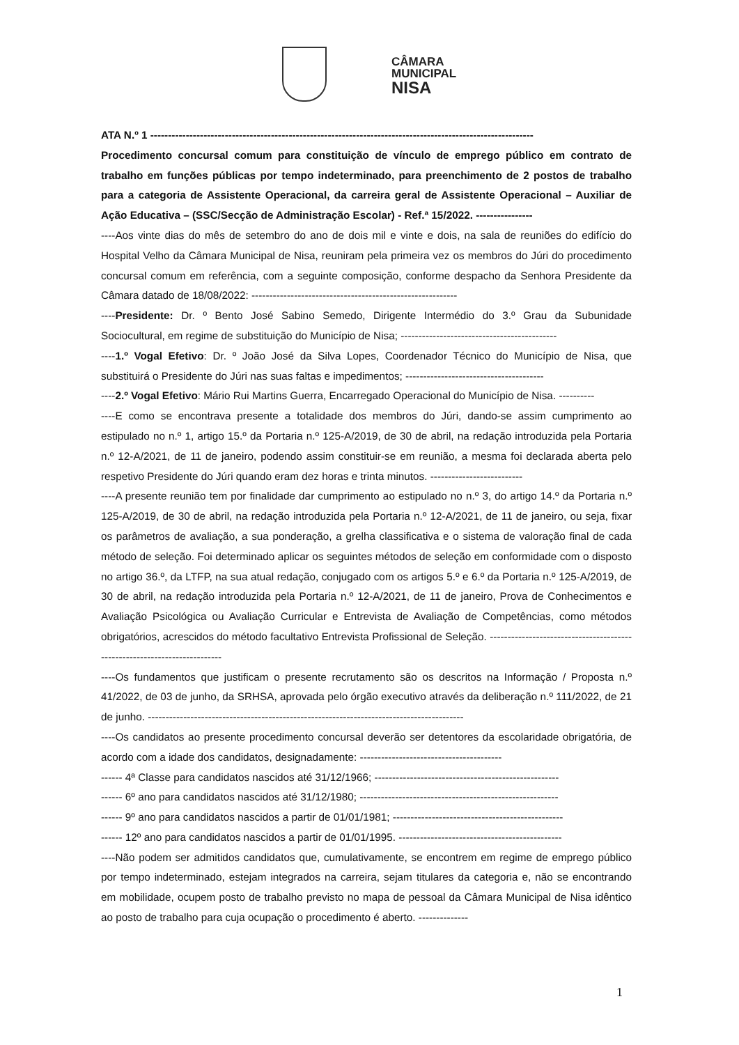CÂMARA
MUNICIPAL
NISA
ATA N.º 1 ------------------------------------------------------------------------------------------------------------
Procedimento concursal comum para constituição de vínculo de emprego público em contrato de trabalho em funções públicas por tempo indeterminado, para preenchimento de 2 postos de trabalho para a categoria de Assistente Operacional, da carreira geral de Assistente Operacional – Auxiliar de Ação Educativa – (SSC/Secção de Administração Escolar) - Ref.ª 15/2022. ----------------
----Aos vinte dias do mês de setembro do ano de dois mil e vinte e dois, na sala de reuniões do edifício do Hospital Velho da Câmara Municipal de Nisa, reuniram pela primeira vez os membros do Júri do procedimento concursal comum em referência, com a seguinte composição, conforme despacho da Senhora Presidente da Câmara datado de 18/08/2022: ----------------------------------------------------------
----Presidente: Dr. º Bento José Sabino Semedo, Dirigente Intermédio do 3.º Grau da Subunidade Sociocultural, em regime de substituição do Município de Nisa; --------------------------------------------
----1.º Vogal Efetivo: Dr. º João José da Silva Lopes, Coordenador Técnico do Município de Nisa, que substituirá o Presidente do Júri nas suas faltas e impedimentos; ---------------------------------------
----2.º Vogal Efetivo: Mário Rui Martins Guerra, Encarregado Operacional do Município de Nisa. ----------
----E como se encontrava presente a totalidade dos membros do Júri, dando-se assim cumprimento ao estipulado no n.º 1, artigo 15.º da Portaria n.º 125-A/2019, de 30 de abril, na redação introduzida pela Portaria n.º 12-A/2021, de 11 de janeiro, podendo assim constituir-se em reunião, a mesma foi declarada aberta pelo respetivo Presidente do Júri quando eram dez horas e trinta minutos. --------------------------
----A presente reunião tem por finalidade dar cumprimento ao estipulado no n.º 3, do artigo 14.º da Portaria n.º 125-A/2019, de 30 de abril, na redação introduzida pela Portaria n.º 12-A/2021, de 11 de janeiro, ou seja, fixar os parâmetros de avaliação, a sua ponderação, a grelha classificativa e o sistema de valoração final de cada método de seleção. Foi determinado aplicar os seguintes métodos de seleção em conformidade com o disposto no artigo 36.º, da LTFP, na sua atual redação, conjugado com os artigos 5.º e 6.º da Portaria n.º 125-A/2019, de 30 de abril, na redação introduzida pela Portaria n.º 12-A/2021, de 11 de janeiro, Prova de Conhecimentos e Avaliação Psicológica ou Avaliação Curricular e Entrevista de Avaliação de Competências, como métodos obrigatórios, acrescidos do método facultativo Entrevista Profissional de Seleção. --------------------------------------------------------------------------
----Os fundamentos que justificam o presente recrutamento são os descritos na Informação / Proposta n.º 41/2022, de 03 de junho, da SRHSA, aprovada pelo órgão executivo através da deliberação n.º 111/2022, de 21 de junho. -----------------------------------------------------------------------------------------
----Os candidatos ao presente procedimento concursal deverão ser detentores da escolaridade obrigatória, de acordo com a idade dos candidatos, designadamente: ----------------------------------------
------ 4ª Classe para candidatos nascidos até 31/12/1966; ----------------------------------------------------
------ 6º ano para candidatos nascidos até 31/12/1980; --------------------------------------------------------
------ 9º ano para candidatos nascidos a partir de 01/01/1981; ------------------------------------------------
------ 12º ano para candidatos nascidos a partir de 01/01/1995. ----------------------------------------------
----Não podem ser admitidos candidatos que, cumulativamente, se encontrem em regime de emprego público por tempo indeterminado, estejam integrados na carreira, sejam titulares da categoria e, não se encontrando em mobilidade, ocupem posto de trabalho previsto no mapa de pessoal da Câmara Municipal de Nisa idêntico ao posto de trabalho para cuja ocupação o procedimento é aberto. --------------
1